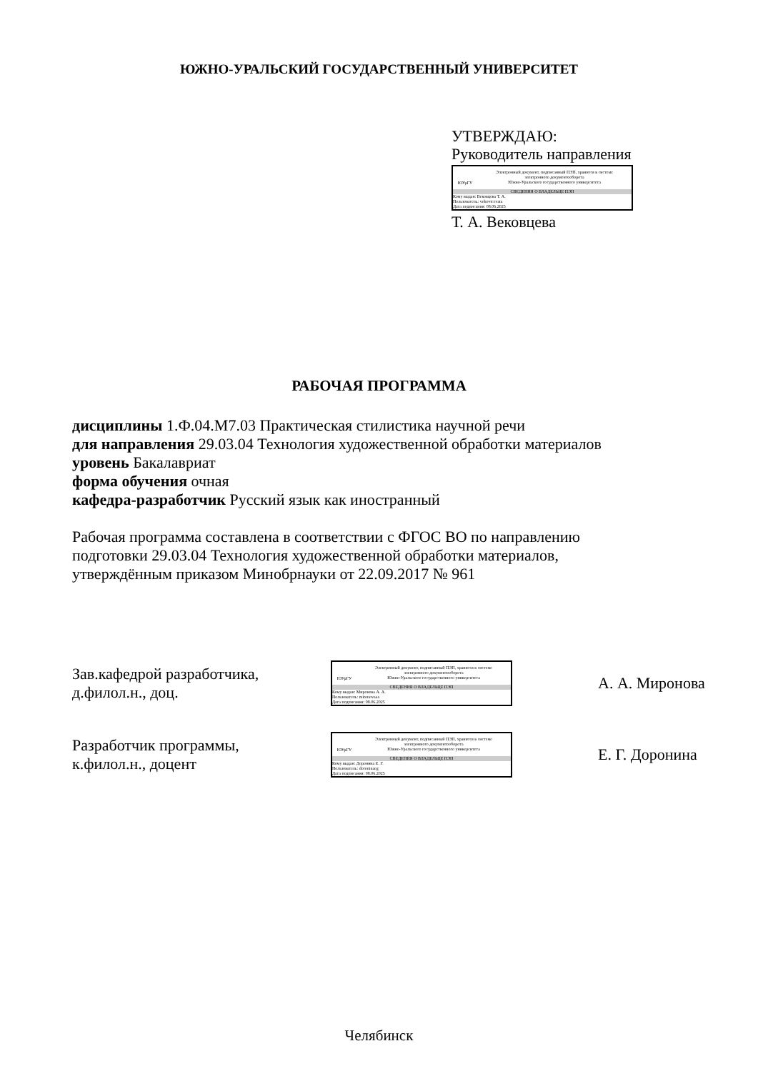ЮЖНО-УРАЛЬСКИЙ ГОСУДАРСТВЕННЫЙ УНИВЕРСИТЕТ
УТВЕРЖДАЮ:
Руководитель направления
ЮУрГУ
Электронный документ, подписанный ПЭП, хранится в системе
электронного документооборота
Южно-Уральского государственного университета
СВЕДЕНИЯ О ВЛАДЕЛЬЦЕ ПЭП
Кому выдан: Вековцева Т. А.
Пользователь: vekovtcevata
Дата подписания: 08.06.2025
Т. А. Вековцева
РАБОЧАЯ ПРОГРАММА
дисциплины 1.Ф.04.М7.03 Практическая стилистика научной речи
для направления 29.03.04 Технология художественной обработки материалов
уровень Бакалавриат
форма обучения очная
кафедра-разработчик Русский язык как иностранный
Рабочая программа составлена в соответствии с ФГОС ВО по направлению подготовки 29.03.04 Технология художественной обработки материалов, утверждённым приказом Минобрнауки от 22.09.2017 № 961
Зав.кафедрой разработчика,
д.филол.н., доц.
ЮУрГУ
Электронный документ, подписанный ПЭП, хранится в системе
электронного документооборота
Южно-Уральского государственного университета
СВЕДЕНИЯ О ВЛАДЕЛЬЦЕ ПЭП
Кому выдан: Миронова А. А.
Пользователь: mironovaaa
Дата подписания: 08.06.2025
А. А. Миронова
Разработчик программы,
к.филол.н., доцент
ЮУрГУ
Электронный документ, подписанный ПЭП, хранится в системе
электронного документооборота
Южно-Уральского государственного университета
СВЕДЕНИЯ О ВЛАДЕЛЬЦЕ ПЭП
Кому выдан: Доронина Е. Г.
Пользователь: doroninaeg
Дата подписания: 08.06.2025
Е. Г. Доронина
Челябинск